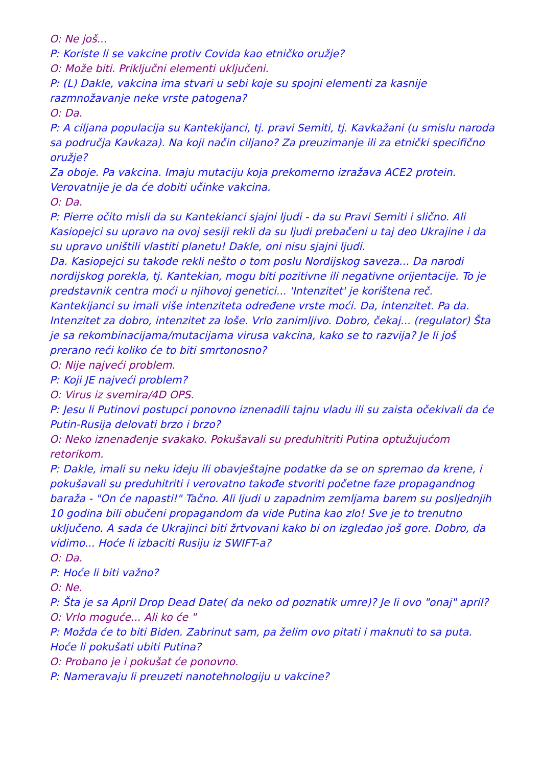O: Ne još...
P: Koriste li se vakcine protiv Covida kao etničko oružje?
O: Može biti. Priključni elementi uključeni.
P: (L) Dakle, vakcina ima stvari u sebi koje su spojni elementi za kasnije razmnožavanje neke vrste patogena?
O: Da.
P: A ciljana populacija su Kantekijanci, tj. pravi Semiti, tj. Kavkažani (u smislu naroda sa područja Kavkaza). Na koji način ciljano? Za preuzimanje ili za etnički specifično oružje?
Za oboje. Pa vakcina. Imaju mutaciju koja prekomerno izražava ACE2 protein. Verovatnije je da će dobiti učinke vakcina.
O: Da.
P: Pierre očito misli da su Kantekianci sjajni ljudi - da su Pravi Semiti i slično. Ali Kasiopejci su upravo na ovoj sesiji rekli da su ljudi prebačeni u taj deo Ukrajine i da su upravo uništili vlastiti planetu! Dakle, oni nisu sjajni ljudi.
Da. Kasiopejci su takođe rekli nešto o tom poslu Nordijskog saveza... Da narodi nordijskog porekla, tj. Kantekian, mogu biti pozitivne ili negativne orijentacije. To je predstavnik centra moći u njihovoj genetici... 'Intenzitet' je korištena reč. Kantekijanci su imali više intenziteta određene vrste moći. Da, intenzitet. Pa da. Intenzitet za dobro, intenzitet za loše. Vrlo zanimljivo. Dobro, čekaj... (regulator) Šta je sa rekombinacijama/mutacijama virusa vakcina, kako se to razvija? Je li još prerano reći koliko će to biti smrtonosno?
O: Nije najveći problem.
P: Koji JE najveći problem?
O: Virus iz svemira/4D OPS.
P: Jesu li Putinovi postupci ponovno iznenadili tajnu vladu ili su zaista očekivali da će Putin-Rusija delovati brzo i brzo?
O: Neko iznenađenje svakako. Pokušavali su preduhitriti Putina optužujućom retorikom.
P: Dakle, imali su neku ideju ili obavještajne podatke da se on spremao da krene, i pokušavali su preduhitriti i verovatno takođe stvoriti početne faze propagandnog baraža - "On će napasti!" Tačno. Ali ljudi u zapadnim zemljama barem su posljednjih 10 godina bili obučeni propagandom da vide Putina kao zlo! Sve je to trenutno uključeno. A sada će Ukrajinci biti žrtvovani kako bi on izgledao još gore. Dobro, da vidimo... Hoće li izbaciti Rusiju iz SWIFT-a?
O: Da.
P: Hoće li biti važno?
O: Ne.
P: Šta je sa April Drop Dead Date( da neko od poznatik umre)? Je li ovo "onaj" april?
O: Vrlo moguće... Ali ko će "
P: Možda će to biti Biden. Zabrinut sam, pa želim ovo pitati i maknuti to sa puta. Hoće li pokušati ubiti Putina?
O: Probano je i pokušat će ponovno.
P: Nameravaju li preuzeti nanotehnologiju u vakcine?